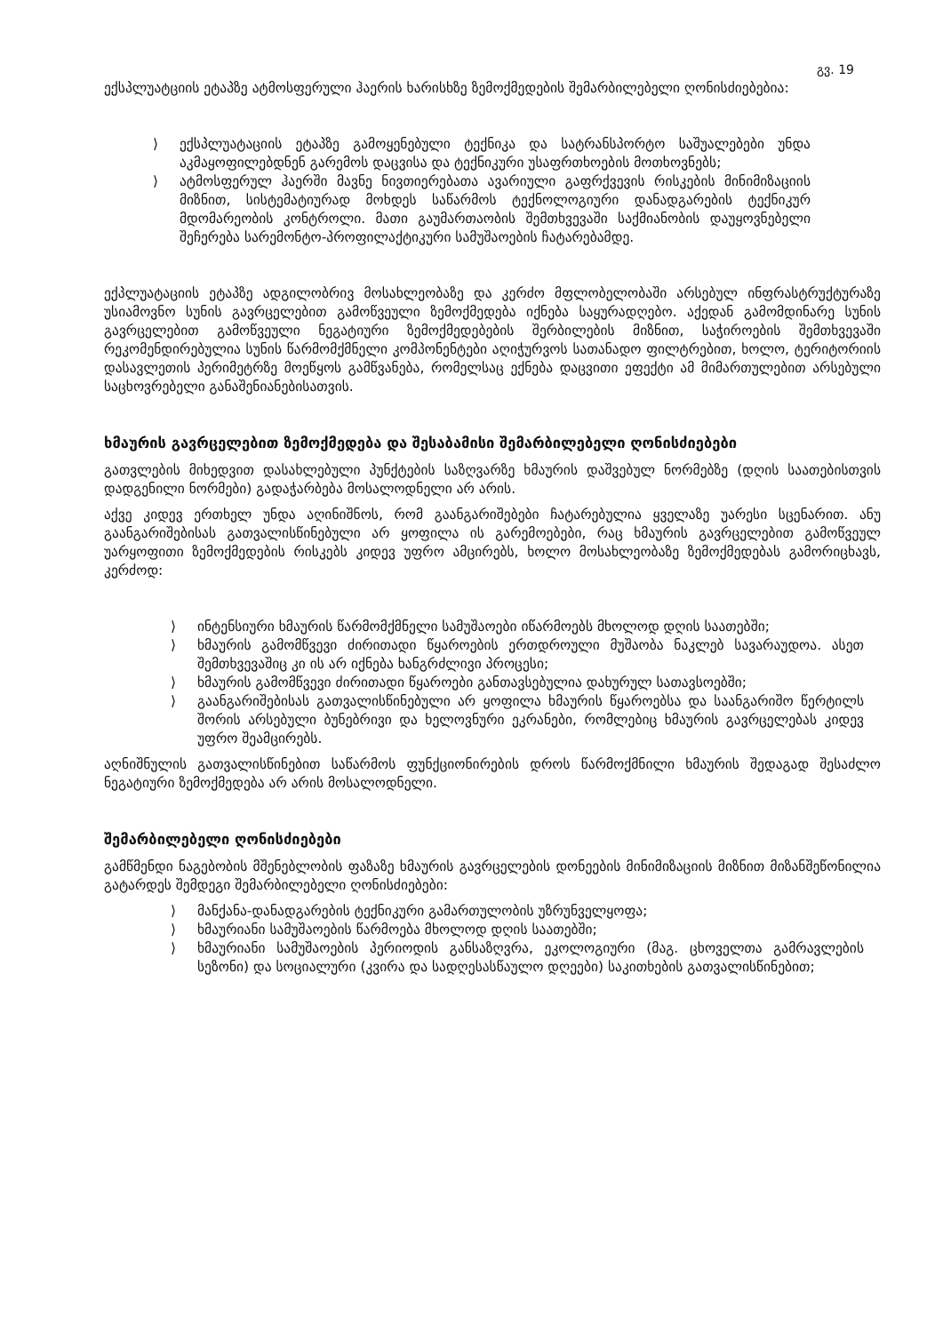გვ. 19
ექსპლუატციის ეტაპზე ატმოსფერული ჰაერის ხარისხზე ზემოქმედების შემარბილებელი ღონისძიებებია:
⟩ ექსპლუატაციის ეტაპზე გამოყენებული ტექნიკა და სატრანსპორტო საშუალებები უნდა აკმაყოფილებდნენ გარემოს დაცვისა და ტექნიკური უსაფრთხოების მოთხოვნებს;
⟩ ატმოსფერულ ჰაერში მავნე ნივთიერებათა ავარიული გაფრქვევის რისკების მინიმიზაციის მიზნით, სისტემატიურად მოხდეს საწარმოს ტექნოლოგიური დანადგარების ტექნიკურ მდომარეობის კონტროლი. მათი გაუმართაობის შემთხვევაში საქმიანობის დაუყოვნებელი შეჩერება სარემონტო-პროფილაქტიკური სამუშაოების ჩატარებამდე.
ექპლუატაციის ეტაპზე ადგილობრივ მოსახლეობაზე და კერძო მფლობელობაში არსებულ ინფრასტრუქტურაზე უსიამოვნო სუნის გავრცელებით გამოწვეული ზემოქმედება იქნება საყურადღებო. აქედან გამომდინარე სუნის გავრცელებით გამოწვეული ნეგატიური ზემოქმედებების შერბილების მიზნით, საჭიროების შემთხვევაში რეკომენდირებულია სუნის წარმომქმნელი კომპონენტები აღიჭურვოს სათანადო ფილტრებით, ხოლო, ტერიტორიის დასავლეთის პერიმეტრზე მოეწყოს გამწვანება, რომელსაც ექნება დაცვითი ეფექტი ამ მიმართულებით არსებული საცხოვრებელი განაშენიანებისათვის.
ხმაურის გავრცელებით ზემოქმედება და შესაბამისი შემარბილებელი ღონისძიებები
გათვლების მიხედვით დასახლებული პუნქტების საზღვარზე ხმაურის დაშვებულ ნორმებზე (დღის საათებისთვის დადგენილი ნორმები) გადაჭარბება მოსალოდნელი არ არის.
აქვე კიდევ ერთხელ უნდა აღინიშნოს, რომ გაანგარიშებები ჩატარებულია ყველაზე უარესი სცენარით. ანუ გაანგარიშებისას გათვალისწინებული არ ყოფილა ის გარემოებები, რაც ხმაურის გავრცელებით გამოწვეულ უარყოფითი ზემოქმედების რისკებს კიდევ უფრო ამცირებს, ხოლო მოსახლეობაზე ზემოქმედებას გამორიცხავს, კერძოდ:
⟩ ინტენსიური ხმაურის წარმომქმნელი სამუშაოები იწარმოებს მხოლოდ დღის საათებში;
⟩ ხმაურის გამომწვევი ძირითადი წყაროების ერთდროული მუშაობა ნაკლებ სავარაუდოა. ასეთ შემთხვევაშიც კი ის არ იქნება ხანგრძლივი პროცესი;
⟩ ხმაურის გამომწვევი ძირითადი წყაროები განთავსებულია დახურულ სათავსოებში;
⟩ გაანგარიშებისას გათვალისწინებული არ ყოფილა ხმაურის წყაროებსა და საანგარიშო წერტილს შორის არსებული ბუნებრივი და ხელოვნური ეკრანები, რომლებიც ხმაურის გავრცელებას კიდევ უფრო შეამცირებს.
აღნიშნულის გათვალისწინებით საწარმოს ფუნქციონირების დროს წარმოქმნილი ხმაურის შედაგად შესაძლო ნეგატიური ზემოქმედება არ არის მოსალოდნელი.
შემარბილებელი ღონისძიებები
გამწმენდი ნაგებობის მშენებლობის ფაზაზე ხმაურის გავრცელების დონეების მინიმიზაციის მიზნით მიზანშეწონილია გატარდეს შემდეგი შემარბილებელი ღონისძიებები:
⟩ მანქანა-დანადგარების ტექნიკური გამართულობის უზრუნველყოფა;
⟩ ხმაურიანი სამუშაოების წარმოება მხოლოდ დღის საათებში;
⟩ ხმაურიანი სამუშაოების პერიოდის განსაზღვრა, ეკოლოგიური (მაგ. ცხოველთა გამრავლების სეზონი) და სოციალური (კვირა და სადღესასწაულო დღეები) საკითხების გათვალისწინებით;